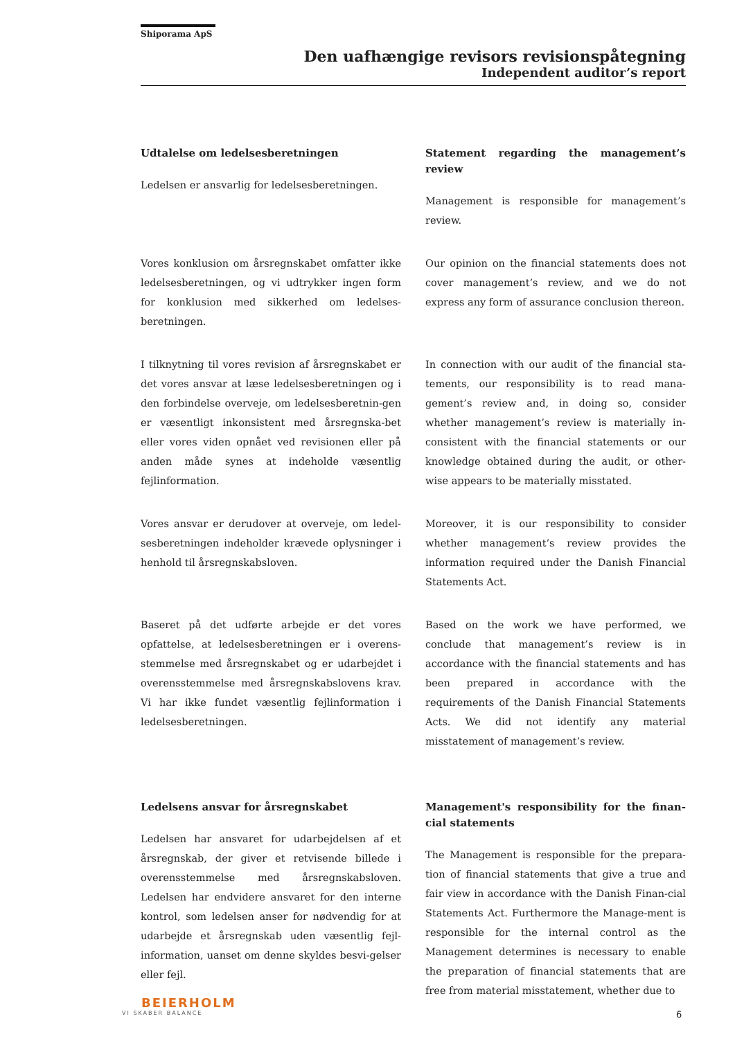Shiporama ApS
Den uafhængige revisors revisionspåtegning
Independent auditor’s report
Udtalelse om ledelsesberetningen
Ledelsen er ansvarlig for ledelsesberetningen.
Statement regarding the management’s review
Management is responsible for management’s review.
Vores konklusion om årsregnskabet omfatter ikke ledelsesberetningen, og vi udtrykker ingen form for konklusion med sikkerhed om ledelses-beretningen.
Our opinion on the financial statements does not cover management’s review, and we do not express any form of assurance conclusion thereon.
I tilknytning til vores revision af årsregnskabet er det vores ansvar at læse ledelsesberetningen og i den forbindelse overveje, om ledelsesberetnin-gen er væsentligt inkonsistent med årsregnska-bet eller vores viden opnået ved revisionen eller på anden måde synes at indeholde væsentlig fejlinformation.
In connection with our audit of the financial sta-tements, our responsibility is to read mana-gement’s review and, in doing so, consider whether management’s review is materially in-consistent with the financial statements or our knowledge obtained during the audit, or other-wise appears to be materially misstated.
Vores ansvar er derudover at overveje, om ledel-sesberetningen indeholder krævede oplysninger i henhold til årsregnskabsloven.
Moreover, it is our responsibility to consider whether management’s review provides the information required under the Danish Financial Statements Act.
Baseret på det udførte arbejde er det vores opfattelse, at ledelsesberetningen er i overens-stemmelse med årsregnskabet og er udarbejdet i overensstemmelse med årsregnskabslovens krav. Vi har ikke fundet væsentlig fejlinformation i ledelsesberetningen.
Based on the work we have performed, we conclude that management’s review is in accordance with the financial statements and has been prepared in accordance with the requirements of the Danish Financial Statements Acts. We did not identify any material misstatement of management’s review.
Ledelsens ansvar for årsregnskabet
Ledelsen har ansvaret for udarbejdelsen af et årsregnskab, der giver et retvisende billede i overensstemmelse med årsregnskabsloven. Ledelsen har endvidere ansvaret for den interne kontrol, som ledelsen anser for nødvendig for at udarbejde et årsregnskab uden væsentlig fejl-information, uanset om denne skyldes besvi-gelser eller fejl.
Management's responsibility for the finan-cial statements
The Management is responsible for the prepara-tion of financial statements that give a true and fair view in accordance with the Danish Finan-cial Statements Act. Furthermore the Manage-ment is responsible for the internal control as the Management determines is necessary to enable the preparation of financial statements that are free from material misstatement, whether due to
BEIERHOLM
VI SKABER BALANCE
6